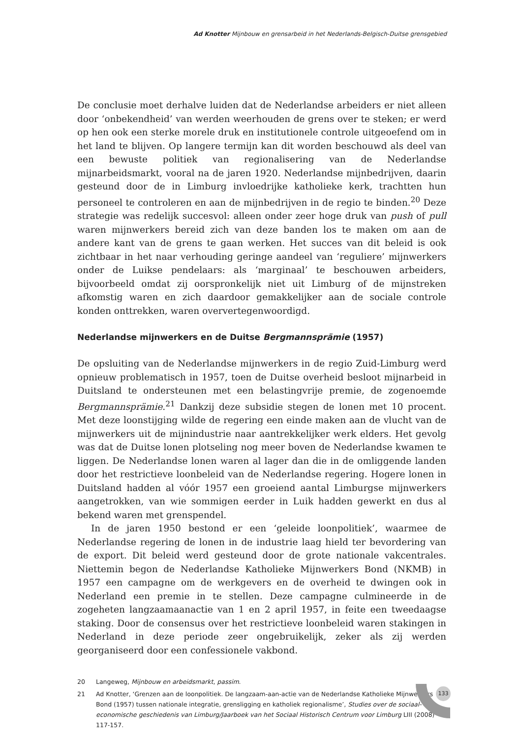Ad Knotter Mijnbouw en grensarbeid in het Nederlands-Belgisch-Duitse grensgebied
De conclusie moet derhalve luiden dat de Nederlandse arbeiders er niet alleen door ‘onbekendheid’ van werden weerhouden de grens over te steken; er werd op hen ook een sterke morele druk en institutionele controle uitgeoefend om in het land te blijven. Op langere termijn kan dit worden beschouwd als deel van een bewuste politiek van regionalisering van de Nederlandse mijnarbeidsmarkt, vooral na de jaren 1920. Nederlandse mijnbedrijven, daarin gesteund door de in Limburg invloedrijke katholieke kerk, trachtten hun personeel te controleren en aan de mijnbedrijven in de regio te binden.<sup>20</sup> Deze strategie was redelijk succes­vol: alleen onder zeer hoge druk van push of pull waren mijnwerkers bereid zich van deze banden los te maken om aan de andere kant van de grens te gaan wer­ken. Het succes van dit beleid is ook zichtbaar in het naar verhouding geringe aandeel van ‘reguliere’ mijnwerkers onder de Luikse pendelaars: als ‘marginaal’ te beschouwen arbeiders, bijvoorbeeld omdat zij oorspronkelijk niet uit Limburg of de mijnstreken afkomstig waren en zich daardoor gemakkelijker aan de soci­ale controle konden onttrekken, waren oververtegenwoordigd.
Nederlandse mijnwerkers en de Duitse Bergmannsprämie (1957)
De opsluiting van de Nederlandse mijnwerkers in de regio Zuid-Limburg werd opnieuw problematisch in 1957, toen de Duitse overheid besloot mijnarbeid in Duitsland te ondersteunen met een belastingvrije premie, de zogenoemde Bergmannsprämie.<sup>21</sup> Dankzij deze subsidie stegen de lonen met 10 procent. Met deze loonstijging wilde de regering een einde maken aan de vlucht van de mijnwerkers uit de mijnindustrie naar aantrekkelijker werk elders. Het gevolg was dat de Duitse lonen plotseling nog meer boven de Nederlandse kwamen te liggen. De Nederlandse lonen waren al lager dan die in de omliggende landen door het restrictieve loonbeleid van de Nederlandse regering. Hogere lonen in Duitsland hadden al vóór 1957 een groeiend aantal Limburgse mijnwerkers aan­getrokken, van wie sommigen eerder in Luik hadden gewerkt en dus al bekend waren met grenspendel.
In de jaren 1950 bestond er een ‘geleide loonpolitiek’, waarmee de Nederlandse regering de lonen in de industrie laag hield ter bevordering van de export. Dit beleid werd gesteund door de grote nationale vakcentrales. Niettemin begon de Nederlandse Katholieke Mijnwerkers Bond (NKMB) in 1957 een campagne om de werkgevers en de overheid te dwingen ook in Nederland een premie in te stellen. Deze campagne culmineerde in de zogeheten langzaamaanactie van 1 en 2 april 1957, in feite een tweedaagse staking. Door de consensus over het restrictieve loonbeleid waren stakingen in Nederland in deze periode zeer onge­bruikelijk, zeker als zij werden georganiseerd door een confessionele vakbond.
20 Langeweg, Mijnbouw en arbeidsmarkt, passim.
21 Ad Knotter, ‘Grenzen aan de loonpolitiek. De langzaam-aan-actie van de Nederlandse Katholieke Mijnwerkers Bond (1957) tussen nationale integratie, grensligging en katholiek regionalisme’, Studies over de sociaal-economische geschiedenis van Limburg/Jaarboek van het Sociaal Historisch Centrum voor Limburg LIII (2008) 117-157.
133